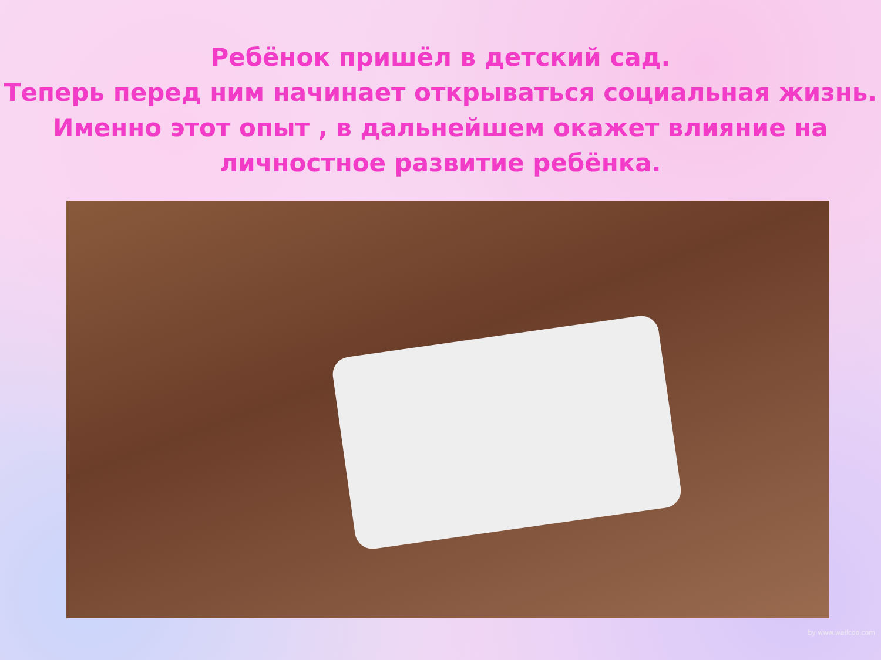Ребёнок пришёл в детский сад.
Теперь перед ним начинает открываться социальная жизнь. Именно этот опыт , в дальнейшем окажет влияние на личностное развитие ребёнка.
by www.wallcoo.com